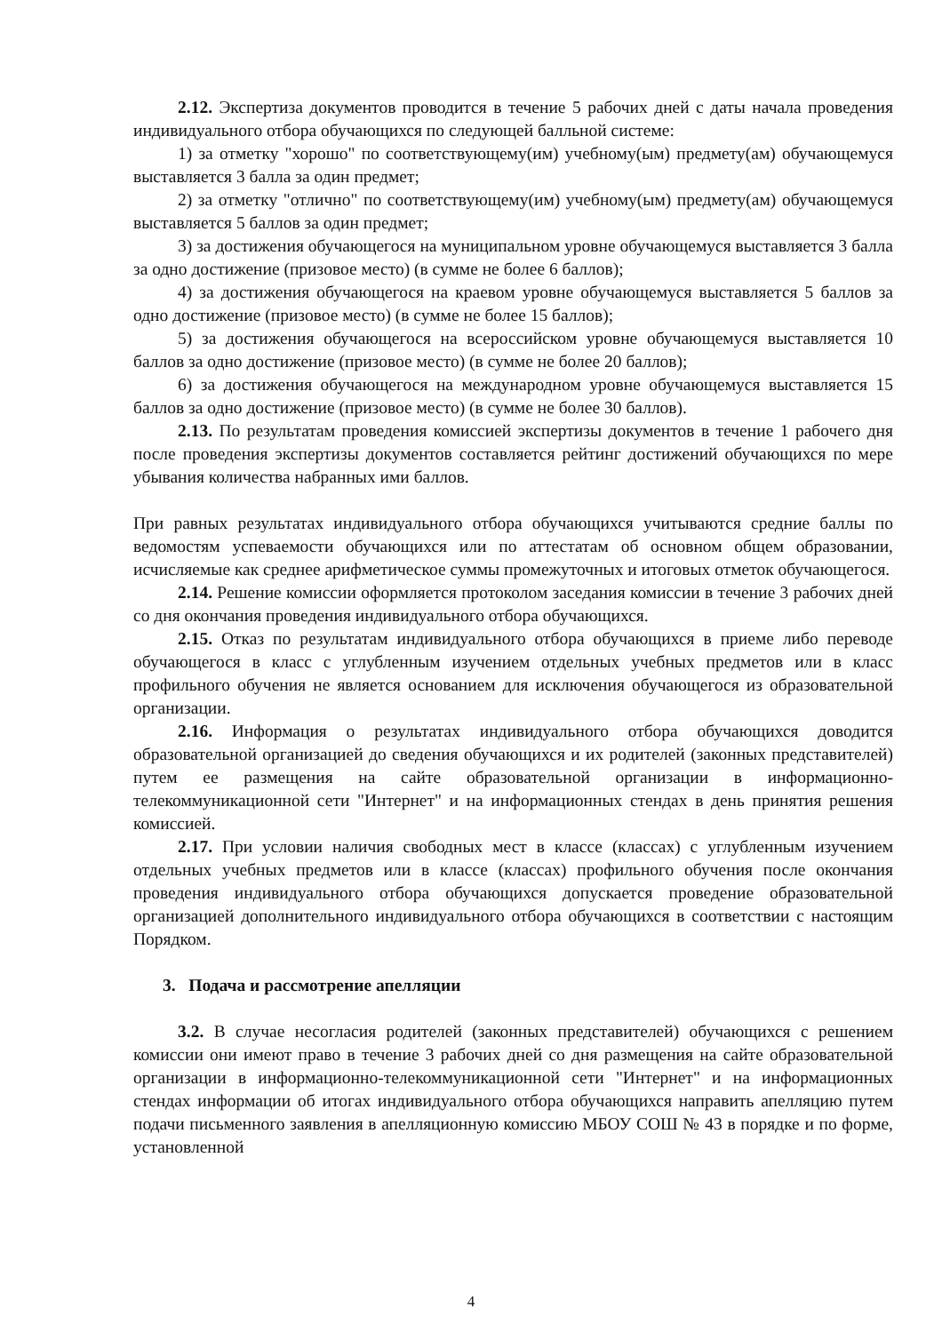2.12. Экспертиза документов проводится в течение 5 рабочих дней с даты начала проведения индивидуального отбора обучающихся по следующей балльной системе:
1) за отметку "хорошо" по соответствующему(им) учебному(ым) предмету(ам) обучающемуся выставляется 3 балла за один предмет;
2) за отметку "отлично" по соответствующему(им) учебному(ым) предмету(ам) обучающемуся выставляется 5 баллов за один предмет;
3) за достижения обучающегося на муниципальном уровне обучающемуся выставляется 3 балла за одно достижение (призовое место) (в сумме не более 6 баллов);
4) за достижения обучающегося на краевом уровне обучающемуся выставляется 5 баллов за одно достижение (призовое место) (в сумме не более 15 баллов);
5) за достижения обучающегося на всероссийском уровне обучающемуся выставляется 10 баллов за одно достижение (призовое место) (в сумме не более 20 баллов);
6) за достижения обучающегося на международном уровне обучающемуся выставляется 15 баллов за одно достижение (призовое место) (в сумме не более 30 баллов).
2.13. По результатам проведения комиссией экспертизы документов в течение 1 рабочего дня после проведения экспертизы документов составляется рейтинг достижений обучающихся по мере убывания количества набранных ими баллов.
При равных результатах индивидуального отбора обучающихся учитываются средние баллы по ведомостям успеваемости обучающихся или по аттестатам об основном общем образовании, исчисляемые как среднее арифметическое суммы промежуточных и итоговых отметок обучающегося.
2.14. Решение комиссии оформляется протоколом заседания комиссии в течение 3 рабочих дней со дня окончания проведения индивидуального отбора обучающихся.
2.15. Отказ по результатам индивидуального отбора обучающихся в приеме либо переводе обучающегося в класс с углубленным изучением отдельных учебных предметов или в класс профильного обучения не является основанием для исключения обучающегося из образовательной организации.
2.16. Информация о результатах индивидуального отбора обучающихся доводится образовательной организацией до сведения обучающихся и их родителей (законных представителей) путем ее размещения на сайте образовательной организации в информационно-телекоммуникационной сети "Интернет" и на информационных стендах в день принятия решения комиссией.
2.17. При условии наличия свободных мест в классе (классах) с углубленным изучением отдельных учебных предметов или в классе (классах) профильного обучения после окончания проведения индивидуального отбора обучающихся допускается проведение образовательной организацией дополнительного индивидуального отбора обучающихся в соответствии с настоящим Порядком.
3. Подача и рассмотрение апелляции
3.2. В случае несогласия родителей (законных представителей) обучающихся с решением комиссии они имеют право в течение 3 рабочих дней со дня размещения на сайте образовательной организации в информационно-телекоммуникационной сети "Интернет" и на информационных стендах информации об итогах индивидуального отбора обучающихся направить апелляцию путем подачи письменного заявления в апелляционную комиссию МБОУ СОШ № 43 в порядке и по форме, установленной
4